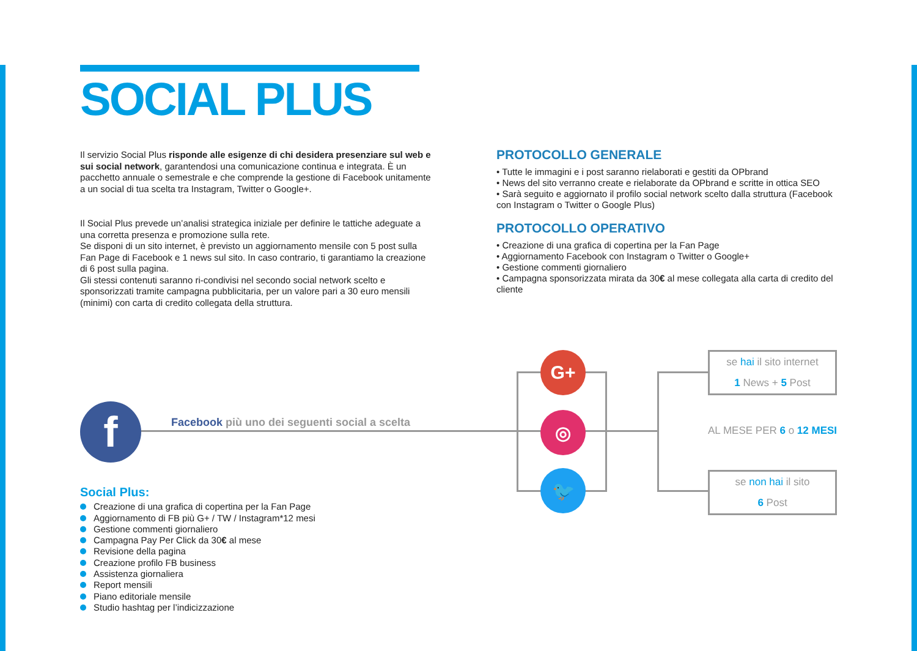SOCIAL PLUS
Il servizio Social Plus risponde alle esigenze di chi desidera presenziare sul web e sui social network, garantendosi una comunicazione continua e integrata. È un pacchetto annuale o semestrale e che comprende la gestione di Facebook unitamente a un social di tua scelta tra Instagram, Twitter o Google+.
Il Social Plus prevede un’analisi strategica iniziale per definire le tattiche adeguate a una corretta presenza e promozione sulla rete.
Se disponi di un sito internet, è previsto un aggiornamento mensile con 5 post sulla Fan Page di Facebook e 1 news sul sito. In caso contrario, ti garantiamo la creazione di 6 post sulla pagina.
Gli stessi contenuti saranno ri-condivisi nel secondo social network scelto e sponsorizzati tramite campagna pubblicitaria, per un valore pari a 30 euro mensili (minimi) con carta di credito collegata della struttura.
PROTOCOLLO GENERALE
• Tutte le immagini e i post saranno rielaborati e gestiti da OPbrand
• News del sito verranno create e rielaborate da OPbrand e scritte in ottica SEO
• Sarà seguito e aggiornato il profilo social network scelto dalla struttura (Facebook con Instagram o Twitter o Google Plus)
PROTOCOLLO OPERATIVO
• Creazione di una grafica di copertina per la Fan Page
• Aggiornamento Facebook con Instagram o Twitter o Google+
• Gestione commenti giornaliero
• Campagna sponsorizzata mirata da 30€ al mese collegata alla carta di credito del cliente
f
Facebook più uno dei seguenti social a scelta
G+
◎
🐦
se hai il sito internet
1 News + 5 Post
AL MESE PER 6 o 12 MESI
se non hai il sito
6 Post
Social Plus:
Creazione di una grafica di copertina per la Fan Page
Aggiornamento di FB più G+ / TW / Instagram*12 mesi
Gestione commenti giornaliero
Campagna Pay Per Click da 30€ al mese
Revisione della pagina
Creazione profilo FB business
Assistenza giornaliera
Report mensili
Piano editoriale mensile
Studio hashtag per l’indicizzazione